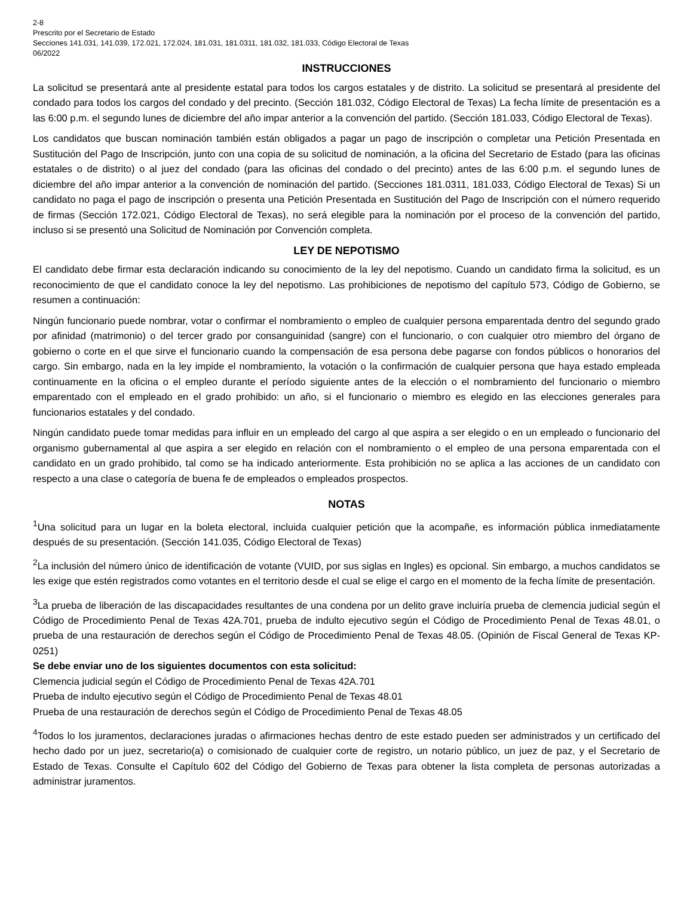2-8
Prescrito por el Secretario de Estado
Secciones 141.031, 141.039, 172.021, 172.024, 181.031, 181.0311, 181.032, 181.033, Código Electoral de Texas
06/2022
INSTRUCCIONES
La solicitud se presentará ante al presidente estatal para todos los cargos estatales y de distrito. La solicitud se presentará al presidente del condado para todos los cargos del condado y del precinto. (Sección 181.032, Código Electoral de Texas) La fecha límite de presentación es a las 6:00 p.m. el segundo lunes de diciembre del año impar anterior a la convención del partido. (Sección 181.033, Código Electoral de Texas).
Los candidatos que buscan nominación también están obligados a pagar un pago de inscripción o completar una Petición Presentada en Sustitución del Pago de Inscripción, junto con una copia de su solicitud de nominación, a la oficina del Secretario de Estado (para las oficinas estatales o de distrito) o al juez del condado (para las oficinas del condado o del precinto) antes de las 6:00 p.m. el segundo lunes de diciembre del año impar anterior a la convención de nominación del partido. (Secciones 181.0311, 181.033, Código Electoral de Texas) Si un candidato no paga el pago de inscripción o presenta una Petición Presentada en Sustitución del Pago de Inscripción con el número requerido de firmas (Sección 172.021, Código Electoral de Texas), no será elegible para la nominación por el proceso de la convención del partido, incluso si se presentó una Solicitud de Nominación por Convención completa.
LEY DE NEPOTISMO
El candidato debe firmar esta declaración indicando su conocimiento de la ley del nepotismo. Cuando un candidato firma la solicitud, es un reconocimiento de que el candidato conoce la ley del nepotismo. Las prohibiciones de nepotismo del capítulo 573, Código de Gobierno, se resumen a continuación:
Ningún funcionario puede nombrar, votar o confirmar el nombramiento o empleo de cualquier persona emparentada dentro del segundo grado por afinidad (matrimonio) o del tercer grado por consanguinidad (sangre) con el funcionario, o con cualquier otro miembro del órgano de gobierno o corte en el que sirve el funcionario cuando la compensación de esa persona debe pagarse con fondos públicos o honorarios del cargo. Sin embargo, nada en la ley impide el nombramiento, la votación o la confirmación de cualquier persona que haya estado empleada continuamente en la oficina o el empleo durante el período siguiente antes de la elección o el nombramiento del funcionario o miembro emparentado con el empleado en el grado prohibido: un año, si el funcionario o miembro es elegido en las elecciones generales para funcionarios estatales y del condado.
Ningún candidato puede tomar medidas para influir en un empleado del cargo al que aspira a ser elegido o en un empleado o funcionario del organismo gubernamental al que aspira a ser elegido en relación con el nombramiento o el empleo de una persona emparentada con el candidato en un grado prohibido, tal como se ha indicado anteriormente. Esta prohibición no se aplica a las acciones de un candidato con respecto a una clase o categoría de buena fe de empleados o empleados prospectos.
NOTAS
<sup>1</sup> Una solicitud para un lugar en la boleta electoral, incluida cualquier petición que la acompañe, es información pública inmediatamente después de su presentación. (Sección 141.035, Código Electoral de Texas)
<sup>2</sup> La inclusión del número único de identificación de votante (VUID, por sus siglas en Ingles) es opcional. Sin embargo, a muchos candidatos se les exige que estén registrados como votantes en el territorio desde el cual se elige el cargo en el momento de la fecha límite de presentación.
<sup>3</sup> La prueba de liberación de las discapacidades resultantes de una condena por un delito grave incluiría prueba de clemencia judicial según el Código de Procedimiento Penal de Texas 42A.701, prueba de indulto ejecutivo según el Código de Procedimiento Penal de Texas 48.01, o prueba de una restauración de derechos según el Código de Procedimiento Penal de Texas 48.05. (Opinión de Fiscal General de Texas KP-0251)
Se debe enviar uno de los siguientes documentos con esta solicitud:
Clemencia judicial según el Código de Procedimiento Penal de Texas 42A.701
Prueba de indulto ejecutivo según el Código de Procedimiento Penal de Texas 48.01
Prueba de una restauración de derechos según el Código de Procedimiento Penal de Texas 48.05
<sup>4</sup> Todos lo los juramentos, declaraciones juradas o afirmaciones hechas dentro de este estado pueden ser administrados y un certificado del hecho dado por un juez, secretario(a) o comisionado de cualquier corte de registro, un notario público, un juez de paz, y el Secretario de Estado de Texas. Consulte el Capítulo 602 del Código del Gobierno de Texas para obtener la lista completa de personas autorizadas a administrar juramentos.